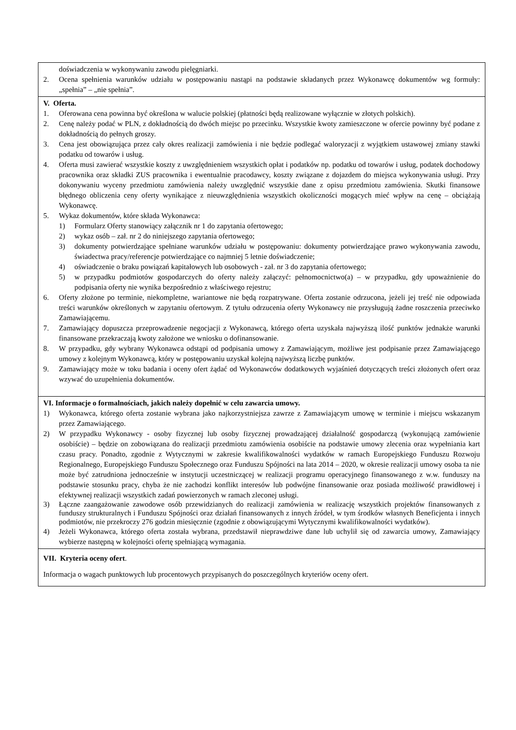doświadczenia w wykonywaniu zawodu pielęgniarki.
2. Ocena spełnienia warunków udziału w postępowaniu nastąpi na podstawie składanych przez Wykonawcę dokumentów wg formuły: „spełnia” – „nie spełnia”.
V. Oferta.
1. Oferowana cena powinna być określona w walucie polskiej (płatności będą realizowane wyłącznie w złotych polskich).
2. Cenę należy podać w PLN, z dokładnością do dwóch miejsc po przecinku. Wszystkie kwoty zamieszczone w ofercie powinny być podane z dokładnością do pełnych groszy.
3. Cena jest obowiązująca przez cały okres realizacji zamówienia i nie będzie podlegać waloryzacji z wyjątkiem ustawowej zmiany stawki podatku od towarów i usług.
4. Oferta musi zawierać wszystkie koszty z uwzględnieniem wszystkich opłat i podatków np. podatku od towarów i usług, podatek dochodowy pracownika oraz składki ZUS pracownika i ewentualnie pracodawcy, koszty związane z dojazdem do miejsca wykonywania usługi. Przy dokonywaniu wyceny przedmiotu zamówienia należy uwzględnić wszystkie dane z opisu przedmiotu zamówienia. Skutki finansowe błędnego obliczenia ceny oferty wynikające z nieuwzględnienia wszystkich okoliczności mogących mieć wpływ na cenę – obciążają Wykonawcę.
5. Wykaz dokumentów, które składa Wykonawca:
1) Formularz Oferty stanowiący załącznik nr 1 do zapytania ofertowego;
2) wykaz osób – zał. nr 2 do niniejszego zapytania ofertowego;
3) dokumenty potwierdzające spełniane warunków udziału w postępowaniu: dokumenty potwierdzające prawo wykonywania zawodu, świadectwa pracy/referencje potwierdzające co najmniej 5 letnie doświadczenie;
4) oświadczenie o braku powiązań kapitałowych lub osobowych - zał. nr 3 do zapytania ofertowego;
5) w przypadku podmiotów gospodarczych do oferty należy załączyć: pełnomocnictwo(a) – w przypadku, gdy upoważnienie do podpisania oferty nie wynika bezpośrednio z właściwego rejestru;
6. Oferty złożone po terminie, niekompletne, wariantowe nie będą rozpatrywane. Oferta zostanie odrzucona, jeżeli jej treść nie odpowiada treści warunków określonych w zapytaniu ofertowym. Z tytułu odrzucenia oferty Wykonawcy nie przysługują żadne roszczenia przeciwko Zamawiającemu.
7. Zamawiający dopuszcza przeprowadzenie negocjacji z Wykonawcą, którego oferta uzyskała najwyższą ilość punktów jednakże warunki finansowane przekraczają kwoty założone we wniosku o dofinansowanie.
8. W przypadku, gdy wybrany Wykonawca odstąpi od podpisania umowy z Zamawiającym, możliwe jest podpisanie przez Zamawiającego umowy z kolejnym Wykonawcą, który w postępowaniu uzyskał kolejną najwyższą liczbę punktów.
9. Zamawiający może w toku badania i oceny ofert żądać od Wykonawców dodatkowych wyjaśnień dotyczących treści złożonych ofert oraz wzywać do uzupełnienia dokumentów.
VI. Informacje o formalnościach, jakich należy dopełnić w celu zawarcia umowy.
1) Wykonawca, którego oferta zostanie wybrana jako najkorzystniejsza zawrze z Zamawiającym umowę w terminie i miejscu wskazanym przez Zamawiającego.
2) W przypadku Wykonawcy - osoby fizycznej lub osoby fizycznej prowadzającej działalność gospodarczą (wykonującą zamówienie osobiście) – będzie on zobowiązana do realizacji przedmiotu zamówienia osobiście na podstawie umowy zlecenia oraz wypełniania kart czasu pracy. Ponadto, zgodnie z Wytycznymi w zakresie kwalifikowalności wydatków w ramach Europejskiego Funduszu Rozwoju Regionalnego, Europejskiego Funduszu Społecznego oraz Funduszu Spójności na lata 2014 – 2020, w okresie realizacji umowy osoba ta nie może być zatrudniona jednocześnie w instytucji uczestniczącej w realizacji programu operacyjnego finansowanego z w.w. funduszy na podstawie stosunku pracy, chyba że nie zachodzi konflikt interesów lub podwójne finansowanie oraz posiada możliwość prawidłowej i efektywnej realizacji wszystkich zadań powierzonych w ramach zleconej usługi.
3) Łączne zaangażowanie zawodowe osób przewidzianych do realizacji zamówienia w realizację wszystkich projektów finansowanych z funduszy strukturalnych i Funduszu Spójności oraz działań finansowanych z innych źródeł, w tym środków własnych Beneficjenta i innych podmiotów, nie przekroczy 276 godzin miesięcznie (zgodnie z obowiązującymi Wytycznymi kwalifikowalności wydatków).
4) Jeżeli Wykonawca, którego oferta została wybrana, przedstawił nieprawdziwe dane lub uchylił się od zawarcia umowy, Zamawiający wybierze następną w kolejności ofertę spełniającą wymagania.
VII. Kryteria oceny ofert.
Informacja o wagach punktowych lub procentowych przypisanych do poszczególnych kryteriów oceny ofert.